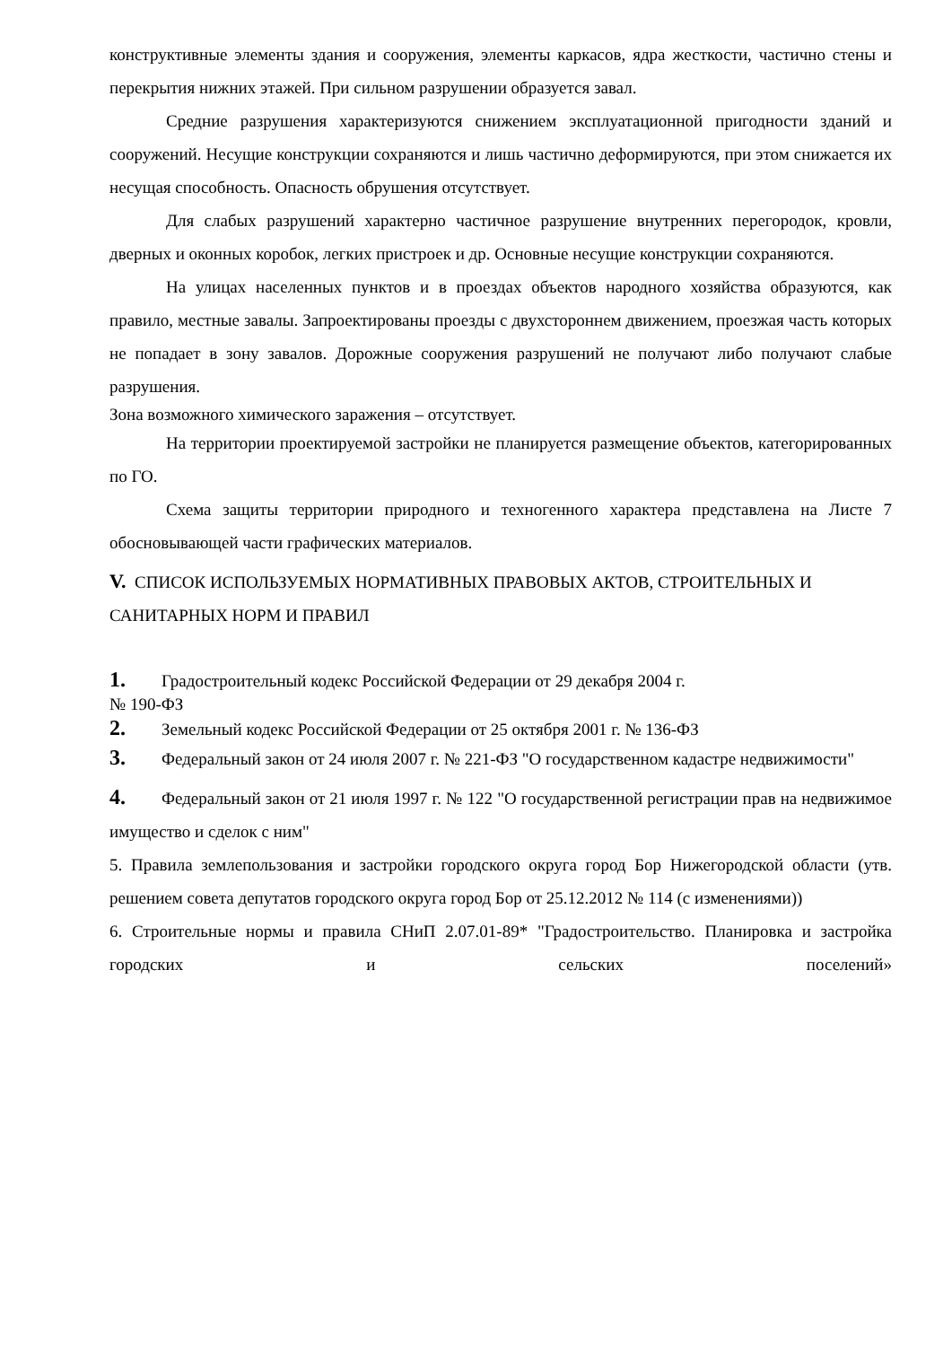конструктивные элементы здания и сооружения, элементы каркасов, ядра жесткости, частично стены и перекрытия нижних этажей. При сильном разрушении образуется завал.
Средние разрушения характеризуются снижением эксплуатационной пригодности зданий и сооружений. Несущие конструкции сохраняются и лишь частично деформируются, при этом снижается их несущая способность. Опасность обрушения отсутствует.
Для слабых разрушений характерно частичное разрушение внутренних перегородок, кровли, дверных и оконных коробок, легких пристроек и др. Основные несущие конструкции сохраняются.
На улицах населенных пунктов и в проездах объектов народного хозяйства образуются, как правило, местные завалы. Запроектированы проезды с двухстороннем движением, проезжая часть которых не попадает в зону завалов. Дорожные сооружения разрушений не получают либо получают слабые разрушения.
Зона возможного химического заражения – отсутствует.
На территории проектируемой застройки не планируется размещение объектов, категорированных по ГО.
Схема защиты территории природного и техногенного характера представлена на Листе 7 обосновывающей части графических материалов.
V. СПИСОК ИСПОЛЬЗУЕМЫХ НОРМАТИВНЫХ ПРАВОВЫХ АКТОВ, СТРОИТЕЛЬНЫХ И САНИТАРНЫХ НОРМ И ПРАВИЛ
1. Градостроительный кодекс Российской Федерации от 29 декабря 2004 г.
№ 190-ФЗ
2. Земельный кодекс Российской Федерации от 25 октября 2001 г. № 136-ФЗ
3. Федеральный закон от 24 июля 2007 г. № 221-ФЗ "О государственном кадастре недвижимости"
4. Федеральный закон от 21 июля 1997 г. № 122 "О государственной регистрации прав на недвижимое имущество и сделок с ним"
5. Правила землепользования и застройки городского округа город Бор Нижегородской области (утв. решением совета депутатов городского округа город Бор от 25.12.2012 № 114 (с изменениями))
6. Строительные нормы и правила СНиП 2.07.01-89* "Градостроительство. Планировка и застройка городских и сельских поселений»